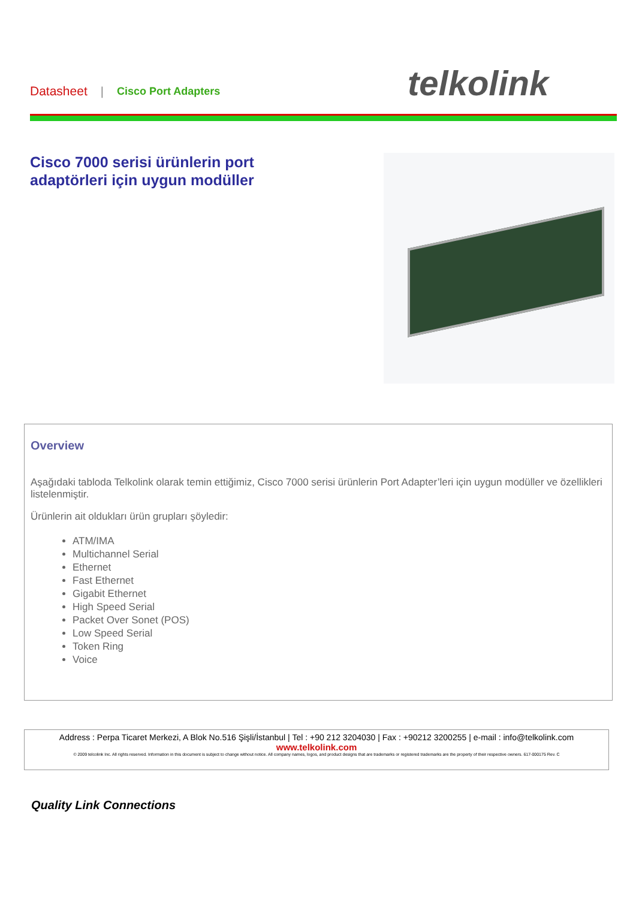Datasheet | Cisco Port Adapters
telkolink
Cisco 7000 serisi ürünlerin port
adaptörleri için uygun modüller
Overview
Aşağıdaki tabloda Telkolink olarak temin ettiğimiz, Cisco 7000 serisi ürünlerin Port Adapter’leri için uygun modüller ve özellikleri listelenmiştir.
Ürünlerin ait oldukları ürün grupları şöyledir:
ATM/IMA
Multichannel Serial
Ethernet
Fast Ethernet
Gigabit Ethernet
High Speed Serial
Packet Over Sonet (POS)
Low Speed Serial
Token Ring
Voice
Address : Perpa Ticaret Merkezi, A Blok No.516 Şişli/İstanbul | Tel : +90 212 3204030 | Fax : +90212 3200255 | e-mail : info@telkolink.com
www.telkolink.com
© 2009 telcolink Inc. All rights reserved. Information in this document is subject to change without notice. All company names, logos, and product designs that are trademarks or registered trademarks are the property of their respective owners. 617-000175 Rev. C
Quality Link Connections